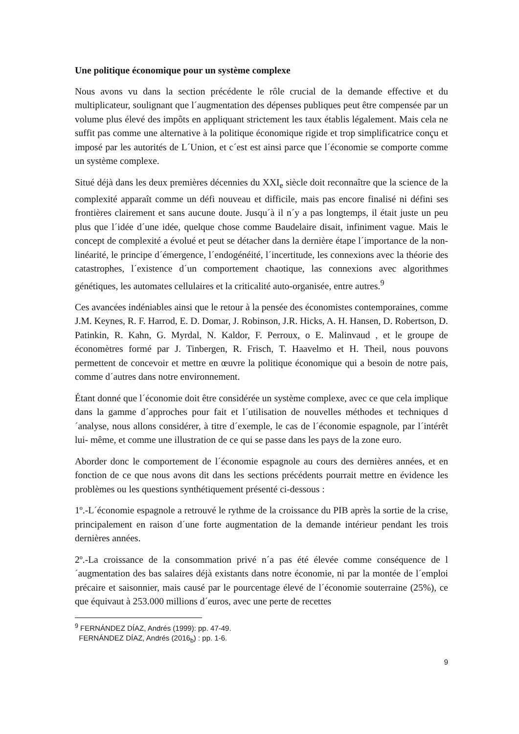Une politique économique pour un système complexe
Nous avons vu dans la section précédente le rôle crucial de la demande effective et du multiplicateur, soulignant que l´augmentation des dépenses publiques peut être compensée par un volume plus élevé des impôts en appliquant strictement les taux établis légalement. Mais cela ne suffit pas comme une alternative à la politique économique rigide et trop simplificatrice conçu et imposé par les autorités de L´Union, et c´est est ainsi parce que l´économie se comporte comme un système complexe.
Situé déjà dans les deux premières décennies du XXI<sub>e</sub> siècle doit reconnaître que la science de la complexité apparaît comme un défi nouveau et difficile, mais pas encore finalisé ni défini ses frontières clairement et sans aucune doute. Jusqu´à il n´y a pas longtemps, il était juste un peu plus que l´idée d´une idée, quelque chose comme Baudelaire disait, infiniment vague. Mais le concept de complexité a évolué et peut se détacher dans la dernière étape l´importance de la non-linéarité, le principe d´émergence, l´endogénéité, l´incertitude, les connexions avec la théorie des catastrophes, l´existence d´un comportement chaotique, las connexions avec algorithmes génétiques, les automates cellulaires et la criticalité auto-organisée, entre autres.<sup>9</sup>
Ces avancées indéniables ainsi que le retour à la pensée des économistes contemporaines, comme J.M. Keynes, R. F. Harrod, E. D. Domar, J. Robinson, J.R. Hicks, A. H. Hansen, D. Robertson, D. Patinkin, R. Kahn, G. Myrdal, N. Kaldor, F. Perroux, o E. Malinvaud , et le groupe de économètres formé par J. Tinbergen, R. Frisch, T. Haavelmo et H. Theil, nous pouvons permettent de concevoir et mettre en œuvre la politique économique qui a besoin de notre pais, comme d´autres dans notre environnement.
Étant donné que l´économie doit être considérée un système complexe, avec ce que cela implique dans la gamme d´approches pour fait et l´utilisation de nouvelles méthodes et techniques d´analyse, nous allons considérer, à titre d´exemple, le cas de l´économie espagnole, par l´intérêt lui- même, et comme une illustration de ce qui se passe dans les pays de la zone euro.
Aborder donc le comportement de l´économie espagnole au cours des dernières années, et en fonction de ce que nous avons dit dans les sections précédents pourrait mettre en évidence les problèmes ou les questions synthétiquement présenté ci-dessous :
1º.-L´économie espagnole a retrouvé le rythme de la croissance du PIB après la sortie de la crise, principalement en raison d´une forte augmentation de la demande intérieur pendant les trois dernières années.
2º.-La croissance de la consommation privé n´a pas été élevée comme conséquence de l´augmentation des bas salaires déjà existants dans notre économie, ni par la montée de l´emploi précaire et saisonnier, mais causé par le pourcentage élevé de l´économie souterraine (25%), ce que équivaut à 253.000 millions d´euros, avec une perte de recettes
<sup>9</sup> FERNÁNDEZ DÍAZ, Andrés (1999): pp. 47-49.
FERNÁNDEZ DÍAZ, Andrés (2016<sub>b</sub>) : pp. 1-6.
9